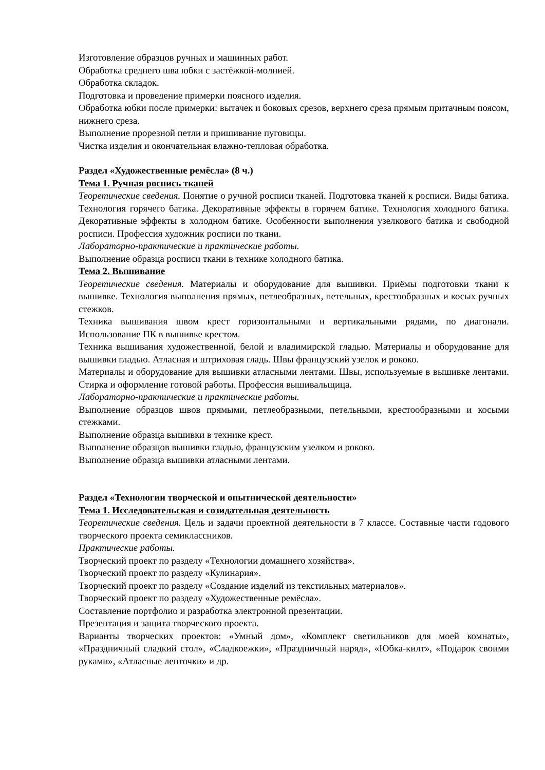Изготовление образцов ручных и машинных работ.
Обработка среднего шва юбки с застёжкой-молнией.
Обработка складок.
Подготовка и проведение примерки поясного изделия.
Обработка юбки после примерки: вытачек и боковых срезов, верхнего среза прямым притачным поясом, нижнего среза.
Выполнение прорезной петли и пришивание пуговицы.
Чистка изделия и окончательная влажно-тепловая обработка.
Раздел «Художественные ремёсла» (8 ч.)
Тема 1. Ручная роспись тканей
Теоретические сведения. Понятие о ручной росписи тканей. Подготовка тканей к росписи. Виды батика. Технология горячего батика. Декоративные эффекты в горячем батике. Технология холодного батика. Декоративные эффекты в холодном батике. Особенности выполнения узелкового батика и свободной росписи. Профессия художник росписи по ткани.
Лабораторно-практические и практические работы.
Выполнение образца росписи ткани в технике холодного батика.
Тема 2. Вышивание
Теоретические сведения. Материалы и оборудование для вышивки. Приёмы подготовки ткани к вышивке. Технология выполнения прямых, петлеобразных, петельных, крестообразных и косых ручных стежков.
Техника вышивания швом крест горизонтальными и вертикальными рядами, по диагонали. Использование ПК в вышивке крестом.
Техника вышивания художественной, белой и владимирской гладью. Материалы и оборудование для вышивки гладью. Атласная и штриховая гладь. Швы французский узелок и рококо.
Материалы и оборудование для вышивки атласными лентами. Швы, используемые в вышивке лентами. Стирка и оформление готовой работы. Профессия вышивальщица.
Лабораторно-практические и практические работы.
Выполнение образцов швов прямыми, петлеобразными, петельными, крестообразными и косыми стежками.
Выполнение образца вышивки в технике крест.
Выполнение образцов вышивки гладью, французским узелком и рококо.
Выполнение образца вышивки атласными лентами.
Раздел «Технологии творческой и опытнической деятельности»
Тема 1. Исследовательская и созидательная деятельность
Теоретические сведения. Цель и задачи проектной деятельности в 7 классе. Составные части годового творческого проекта семиклассников.
Практические работы.
Творческий проект по разделу «Технологии домашнего хозяйства».
Творческий проект по разделу «Кулинария».
Творческий проект по разделу «Создание изделий из текстильных материалов».
Творческий проект по разделу «Художественные ремёсла».
Составление портфолио и разработка электронной презентации.
Презентация и защита творческого проекта.
Варианты творческих проектов: «Умный дом», «Комплект светильников для моей комнаты», «Праздничный сладкий стол», «Сладкоежки», «Праздничный наряд», «Юбка-килт», «Подарок своими руками», «Атласные ленточки» и др.